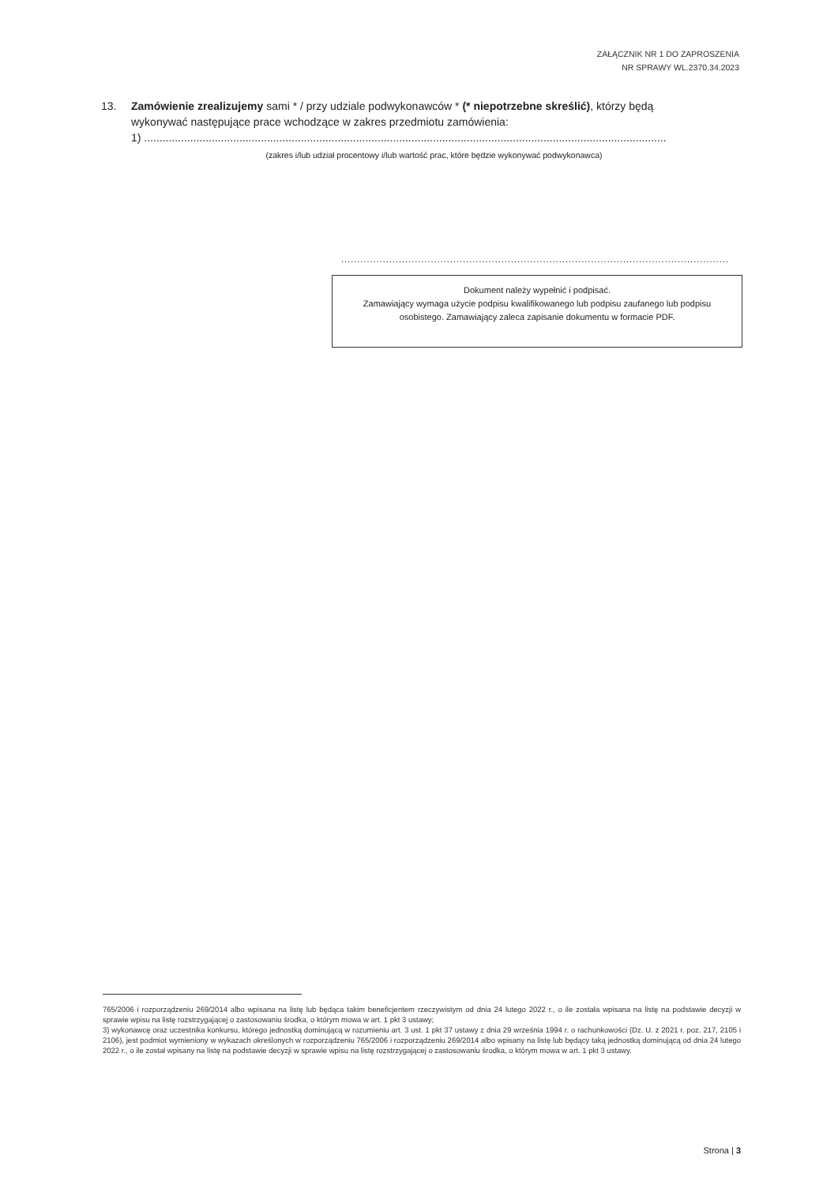ZAŁĄCZNIK NR 1 DO ZAPROSZENIA
NR SPRAWY WL.2370.34.2023
13. Zamówienie zrealizujemy sami * / przy udziale podwykonawców * (* niepotrzebne skreślić), którzy będą
wykonywać następujące prace wchodzące w zakres przedmiotu zamówienia:
1) ..........................................................................................................................................................................
(zakres i/lub udział procentowy i/lub wartość prac, które będzie wykonywać podwykonawca)
..........................................................................................................................
Dokument należy wypełnić i podpisać.
Zamawiający wymaga użycie podpisu kwalifikowanego lub podpisu zaufanego lub podpisu osobistego. Zamawiający zaleca zapisanie dokumentu w formacie PDF.
765/2006 i rozporządzeniu 269/2014 albo wpisana na listę lub będąca takim beneficjentem rzeczywistym od dnia 24 lutego 2022 r., o ile została wpisana na listę na podstawie decyzji w sprawie wpisu na listę rozstrzygającej o zastosowaniu środka, o którym mowa w art. 1 pkt 3 ustawy;
3) wykonawcę oraz uczestnika konkursu, którego jednostką dominującą w rozumieniu art. 3 ust. 1 pkt 37 ustawy z dnia 29 września 1994 r. o rachunkowości (Dz. U. z 2021 r. poz. 217, 2105 i 2106), jest podmiot wymieniony w wykazach określonych w rozporządzeniu 765/2006 i rozporządzeniu 269/2014 albo wpisany na listę lub będący taką jednostką dominującą od dnia 24 lutego 2022 r., o ile został wpisany na listę na podstawie decyzji w sprawie wpisu na listę rozstrzygającej o zastosowaniu środka, o którym mowa w art. 1 pkt 3 ustawy.
Strona | 3